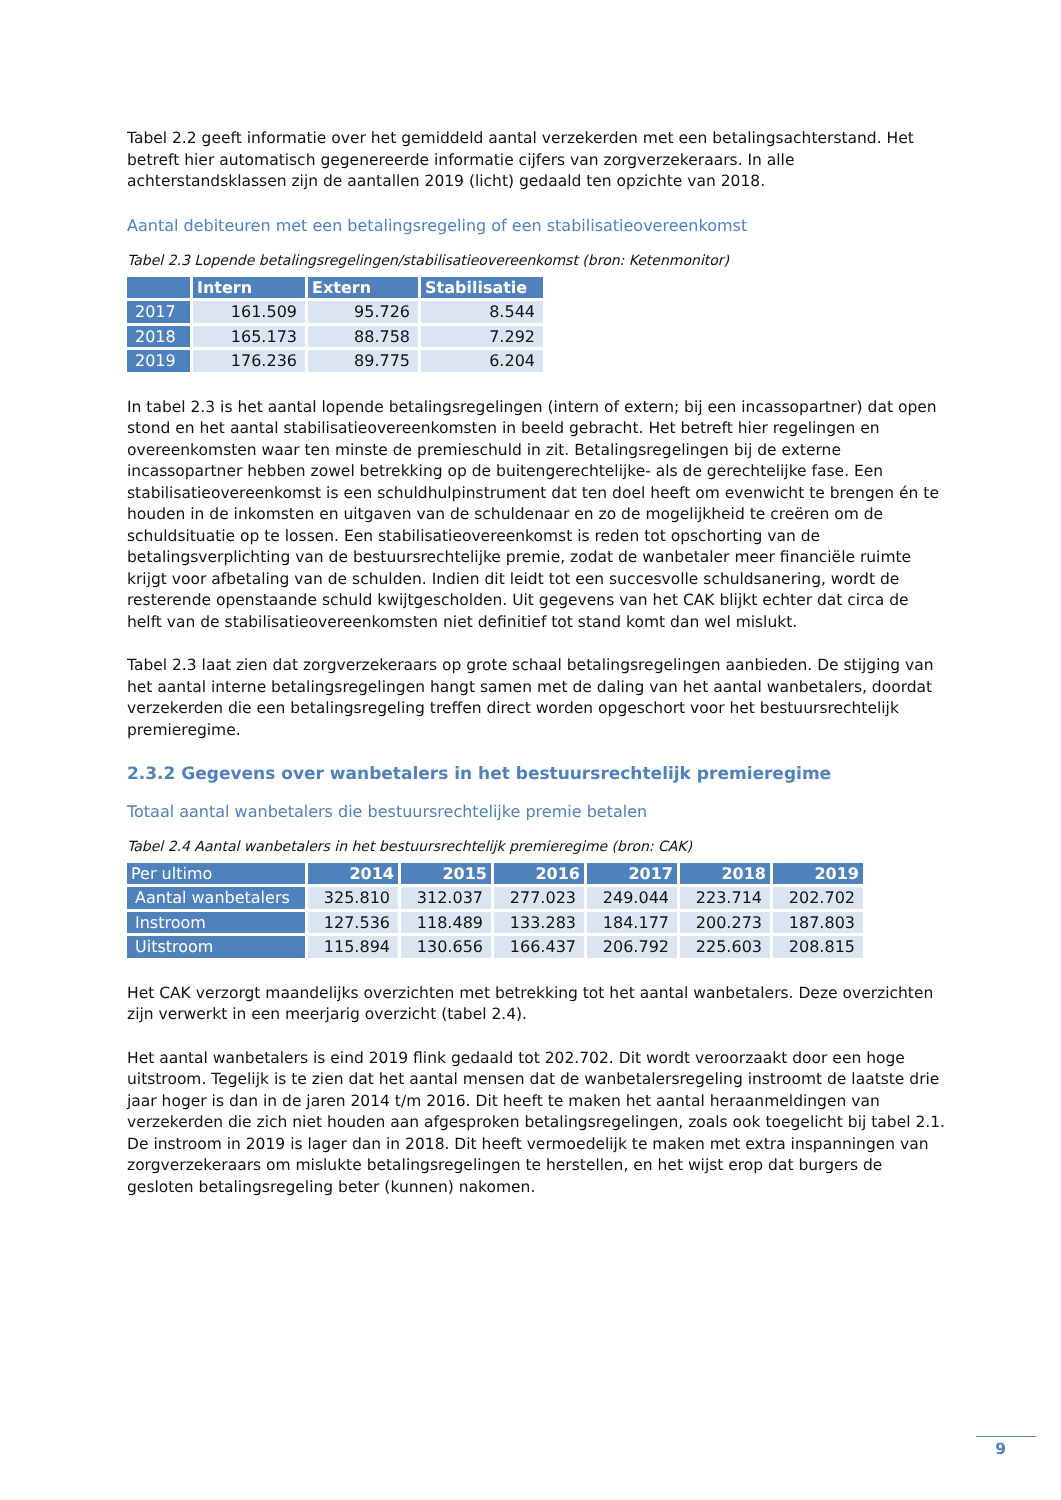Tabel 2.2 geeft informatie over het gemiddeld aantal verzekerden met een betalingsachterstand. Het betreft hier automatisch gegenereerde informatie cijfers van zorgverzekeraars. In alle achterstandsklassen zijn de aantallen 2019 (licht) gedaald ten opzichte van 2018.
Aantal debiteuren met een betalingsregeling of een stabilisatieovereenkomst
Tabel 2.3 Lopende betalingsregelingen/stabilisatieovereenkomst (bron: Ketenmonitor)
| | Intern | Extern | Stabilisatie |
| --- | --- | --- | --- |
| 2017 | 161.509 | 95.726 | 8.544 |
| 2018 | 165.173 | 88.758 | 7.292 |
| 2019 | 176.236 | 89.775 | 6.204 |
In tabel 2.3 is het aantal lopende betalingsregelingen (intern of extern; bij een incassopartner) dat open stond en het aantal stabilisatieovereenkomsten in beeld gebracht. Het betreft hier regelingen en overeenkomsten waar ten minste de premieschuld in zit. Betalingsregelingen bij de externe incassopartner hebben zowel betrekking op de buitengerechtelijke- als de gerechtelijke fase. Een stabilisatieovereenkomst is een schuldhulpinstrument dat ten doel heeft om evenwicht te brengen én te houden in de inkomsten en uitgaven van de schuldenaar en zo de mogelijkheid te creëren om de schuldsituatie op te lossen. Een stabilisatieovereenkomst is reden tot opschorting van de betalingsverplichting van de bestuursrechtelijke premie, zodat de wanbetaler meer financiële ruimte krijgt voor afbetaling van de schulden. Indien dit leidt tot een succesvolle schuldsanering, wordt de resterende openstaande schuld kwijtgescholden. Uit gegevens van het CAK blijkt echter dat circa de helft van de stabilisatieovereenkomsten niet definitief tot stand komt dan wel mislukt.
Tabel 2.3 laat zien dat zorgverzekeraars op grote schaal betalingsregelingen aanbieden. De stijging van het aantal interne betalingsregelingen hangt samen met de daling van het aantal wanbetalers, doordat verzekerden die een betalingsregeling treffen direct worden opgeschort voor het bestuursrechtelijk premieregime.
2.3.2 Gegevens over wanbetalers in het bestuursrechtelijk premieregime
Totaal aantal wanbetalers die bestuursrechtelijke premie betalen
Tabel 2.4 Aantal wanbetalers in het bestuursrechtelijk premieregime (bron: CAK)
| Per ultimo | 2014 | 2015 | 2016 | 2017 | 2018 | 2019 |
| --- | --- | --- | --- | --- | --- | --- |
| Aantal wanbetalers | 325.810 | 312.037 | 277.023 | 249.044 | 223.714 | 202.702 |
| Instroom | 127.536 | 118.489 | 133.283 | 184.177 | 200.273 | 187.803 |
| Uitstroom | 115.894 | 130.656 | 166.437 | 206.792 | 225.603 | 208.815 |
Het CAK verzorgt maandelijks overzichten met betrekking tot het aantal wanbetalers. Deze overzichten zijn verwerkt in een meerjarig overzicht (tabel 2.4).
Het aantal wanbetalers is eind 2019 flink gedaald tot 202.702. Dit wordt veroorzaakt door een hoge uitstroom. Tegelijk is te zien dat het aantal mensen dat de wanbetalersregeling instroomt de laatste drie jaar hoger is dan in de jaren 2014 t/m 2016. Dit heeft te maken het aantal heraanmeldingen van verzekerden die zich niet houden aan afgesproken betalingsregelingen, zoals ook toegelicht bij tabel 2.1. De instroom in 2019 is lager dan in 2018. Dit heeft vermoedelijk te maken met extra inspanningen van zorgverzekeraars om mislukte betalingsregelingen te herstellen, en het wijst erop dat burgers de gesloten betalingsregeling beter (kunnen) nakomen.
9